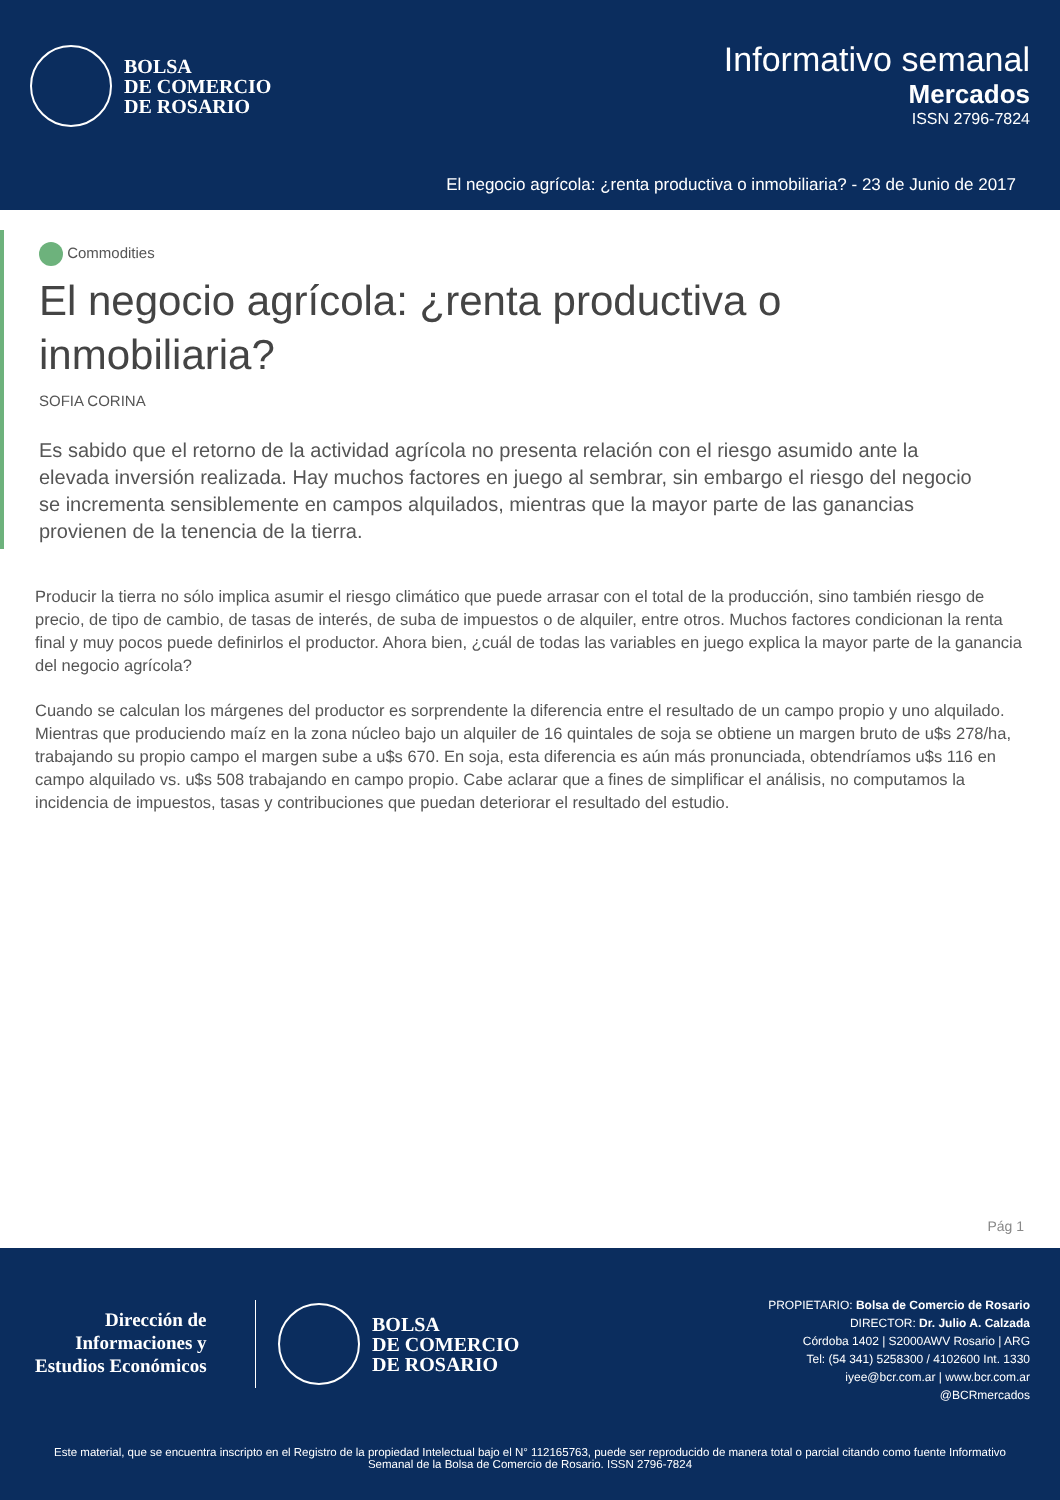BOLSA
DE COMERCIO
DE ROSARIO
Informativo semanal
Mercados
ISSN 2796-7824
El negocio agrícola: ¿renta productiva o inmobiliaria? - 23 de Junio de 2017
Commodities
El negocio agrícola: ¿renta productiva o
inmobiliaria?
SOFIA CORINA
Es sabido que el retorno de la actividad agrícola no presenta relación con el riesgo asumido ante la elevada inversión realizada. Hay muchos factores en juego al sembrar, sin embargo el riesgo del negocio se incrementa sensiblemente en campos alquilados, mientras que la mayor parte de las ganancias provienen de la tenencia de la tierra.
Producir la tierra no sólo implica asumir el riesgo climático que puede arrasar con el total de la producción, sino también riesgo de precio, de tipo de cambio, de tasas de interés, de suba de impuestos o de alquiler, entre otros. Muchos factores condicionan la renta final y muy pocos puede definirlos el productor. Ahora bien, ¿cuál de todas las variables en juego explica la mayor parte de la ganancia del negocio agrícola?
Cuando se calculan los márgenes del productor es sorprendente la diferencia entre el resultado de un campo propio y uno alquilado. Mientras que produciendo maíz en la zona núcleo bajo un alquiler de 16 quintales de soja se obtiene un margen bruto de u$s 278/ha, trabajando su propio campo el margen sube a u$s 670. En soja, esta diferencia es aún más pronunciada, obtendríamos u$s 116 en campo alquilado vs. u$s 508 trabajando en campo propio. Cabe aclarar que a fines de simplificar el análisis, no computamos la incidencia de impuestos, tasas y contribuciones que puedan deteriorar el resultado del estudio.
Pág 1
Dirección de
Informaciones y
Estudios Económicos
BOLSA
DE COMERCIO
DE ROSARIO
PROPIETARIO: Bolsa de Comercio de Rosario
DIRECTOR: Dr. Julio A. Calzada
Córdoba 1402 | S2000AWV Rosario | ARG
Tel: (54 341) 5258300 / 4102600 Int. 1330
iyee@bcr.com.ar | www.bcr.com.ar
@BCRmercados
Este material, que se encuentra inscripto en el Registro de la propiedad Intelectual bajo el N° 112165763, puede ser reproducido de manera total o parcial citando como fuente Informativo Semanal de la Bolsa de Comercio de Rosario. ISSN 2796-7824